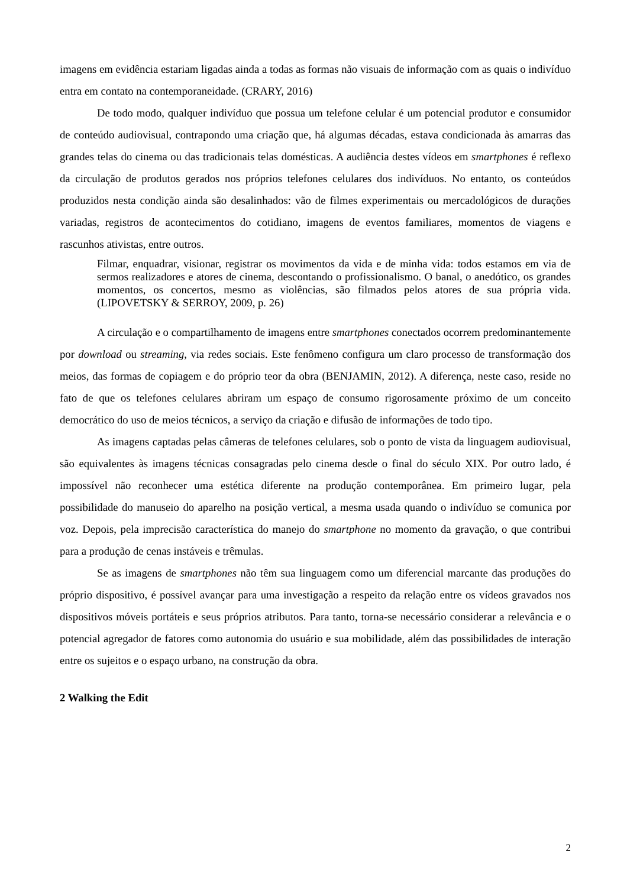imagens em evidência estariam ligadas ainda a todas as formas não visuais de informação com as quais o indivíduo entra em contato na contemporaneidade. (CRARY, 2016)
De todo modo, qualquer indivíduo que possua um telefone celular é um potencial produtor e consumidor de conteúdo audiovisual, contrapondo uma criação que, há algumas décadas, estava condicionada às amarras das grandes telas do cinema ou das tradicionais telas domésticas. A audiência destes vídeos em smartphones é reflexo da circulação de produtos gerados nos próprios telefones celulares dos indivíduos. No entanto, os conteúdos produzidos nesta condição ainda são desalinhados: vão de filmes experimentais ou mercadológicos de durações variadas, registros de acontecimentos do cotidiano, imagens de eventos familiares, momentos de viagens e rascunhos ativistas, entre outros.
Filmar, enquadrar, visionar, registrar os movimentos da vida e de minha vida: todos estamos em via de sermos realizadores e atores de cinema, descontando o profissionalismo. O banal, o anedótico, os grandes momentos, os concertos, mesmo as violências, são filmados pelos atores de sua própria vida. (LIPOVETSKY & SERROY, 2009, p. 26)
A circulação e o compartilhamento de imagens entre smartphones conectados ocorrem predominantemente por download ou streaming, via redes sociais. Este fenômeno configura um claro processo de transformação dos meios, das formas de copiagem e do próprio teor da obra (BENJAMIN, 2012). A diferença, neste caso, reside no fato de que os telefones celulares abriram um espaço de consumo rigorosamente próximo de um conceito democrático do uso de meios técnicos, a serviço da criação e difusão de informações de todo tipo.
As imagens captadas pelas câmeras de telefones celulares, sob o ponto de vista da linguagem audiovisual, são equivalentes às imagens técnicas consagradas pelo cinema desde o final do século XIX. Por outro lado, é impossível não reconhecer uma estética diferente na produção contemporânea. Em primeiro lugar, pela possibilidade do manuseio do aparelho na posição vertical, a mesma usada quando o indivíduo se comunica por voz. Depois, pela imprecisão característica do manejo do smartphone no momento da gravação, o que contribui para a produção de cenas instáveis e trêmulas.
Se as imagens de smartphones não têm sua linguagem como um diferencial marcante das produções do próprio dispositivo, é possível avançar para uma investigação a respeito da relação entre os vídeos gravados nos dispositivos móveis portáteis e seus próprios atributos. Para tanto, torna-se necessário considerar a relevância e o potencial agregador de fatores como autonomia do usuário e sua mobilidade, além das possibilidades de interação entre os sujeitos e o espaço urbano, na construção da obra.
2 Walking the Edit
2